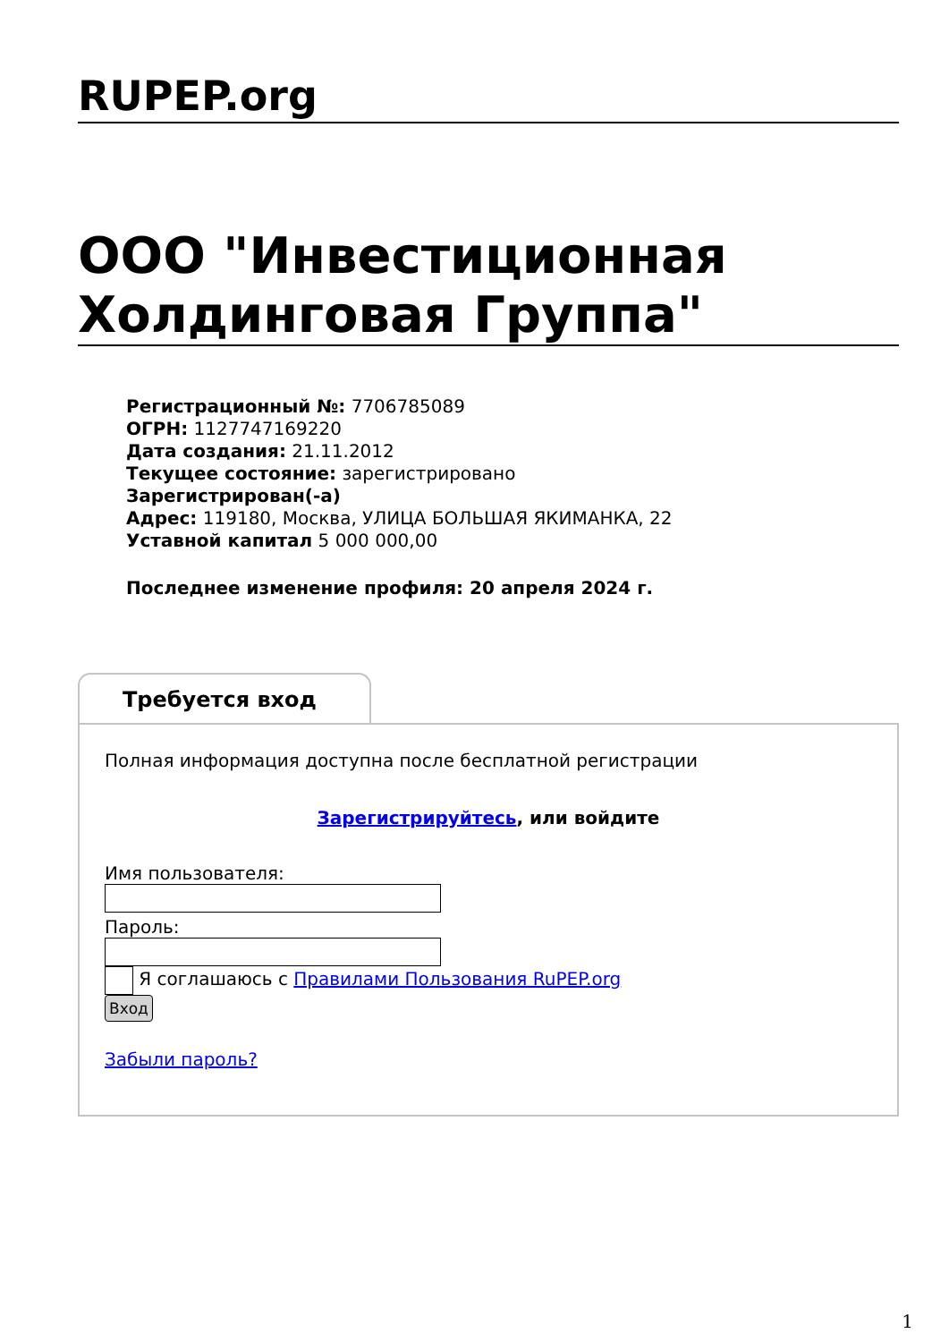RUPEP.org
ООО "Инвестиционная Холдинговая Группа"
Регистрационный №: 7706785089
ОГРН: 1127747169220
Дата создания: 21.11.2012
Текущее состояние: зарегистрировано
Зарегистрирован(-а)
Адрес: 119180, Москва, УЛИЦА БОЛЬШАЯ ЯКИМАНКА, 22
Уставной капитал 5 000 000,00
Последнее изменение профиля: 20 апреля 2024 г.
Требуется вход
Полная информация доступна после бесплатной регистрации
Зарегистрируйтесь, или войдите
Имя пользователя:
Пароль:
Я соглашаюсь с Правилами Пользования RuPEP.org
Вход
Забыли пароль?
1